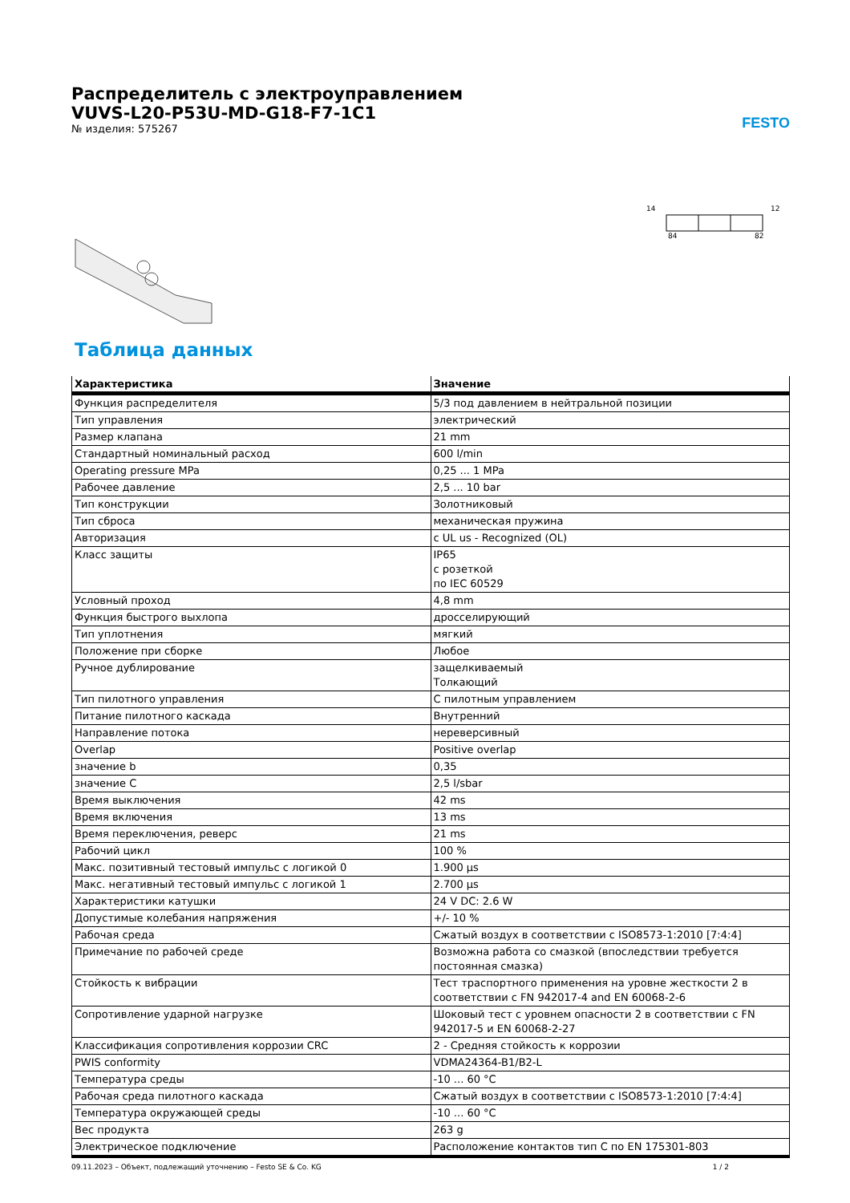Распределитель с электроуправлением
VUVS-L20-P53U-MD-G18-F7-1C1
№ изделия: 575267
FESTO
14
12
84
82
Таблица данных
| Характеристика | Значение |
| --- | --- |
| Функция распределителя | 5/3 под давлением в нейтральной позиции |
| Тип управления | электрический |
| Размер клапана | 21 mm |
| Стандартный номинальный расход | 600 l/min |
| Operating pressure MPa | 0,25 ... 1 MPa |
| Рабочее давление | 2,5 ... 10 bar |
| Тип конструкции | Золотниковый |
| Тип сброса | механическая пружина |
| Авторизация | c UL us - Recognized (OL) |
| Класс защиты | IP65 с розеткой по IEC 60529 |
| Условный проход | 4,8 mm |
| Функция быстрого выхлопа | дросселирующий |
| Тип уплотнения | мягкий |
| Положение при сборке | Любое |
| Ручное дублирование | защелкиваемый Толкающий |
| Тип пилотного управления | С пилотным управлением |
| Питание пилотного каскада | Внутренний |
| Направление потока | нереверсивный |
| Overlap | Positive overlap |
| значение b | 0,35 |
| значение C | 2,5 l/sbar |
| Время выключения | 42 ms |
| Время включения | 13 ms |
| Время переключения, реверс | 21 ms |
| Рабочий цикл | 100 % |
| Макс. позитивный тестовый импульс с логикой 0 | 1.900 µs |
| Макс. негативный тестовый импульс с логикой 1 | 2.700 µs |
| Характеристики катушки | 24 V DC: 2.6 W |
| Допустимые колебания напряжения | +/- 10 % |
| Рабочая среда | Сжатый воздух в соответствии с ISO8573-1:2010 [7:4:4] |
| Примечание по рабочей среде | Возможна работа со смазкой (впоследствии требуется постоянная смазка) |
| Стойкость к вибрации | Тест траспортного применения на уровне жесткости 2 в соответствии с FN 942017-4 and EN 60068-2-6 |
| Сопротивление ударной нагрузке | Шоковый тест с уровнем опасности 2 в соответствии с FN 942017-5 и EN 60068-2-27 |
| Классификация сопротивления коррозии CRC | 2 - Средняя стойкость к коррозии |
| PWIS conformity | VDMA24364-B1/B2-L |
| Температура среды | -10 ... 60 °C |
| Рабочая среда пилотного каскада | Сжатый воздух в соответствии с ISO8573-1:2010 [7:4:4] |
| Температура окружающей среды | -10 ... 60 °C |
| Вес продукта | 263 g |
| Электрическое подключение | Расположение контактов тип C по EN 175301-803 |
09.11.2023 – Объект, подлежащий уточнению – Festo SE & Co. KG 1 / 2